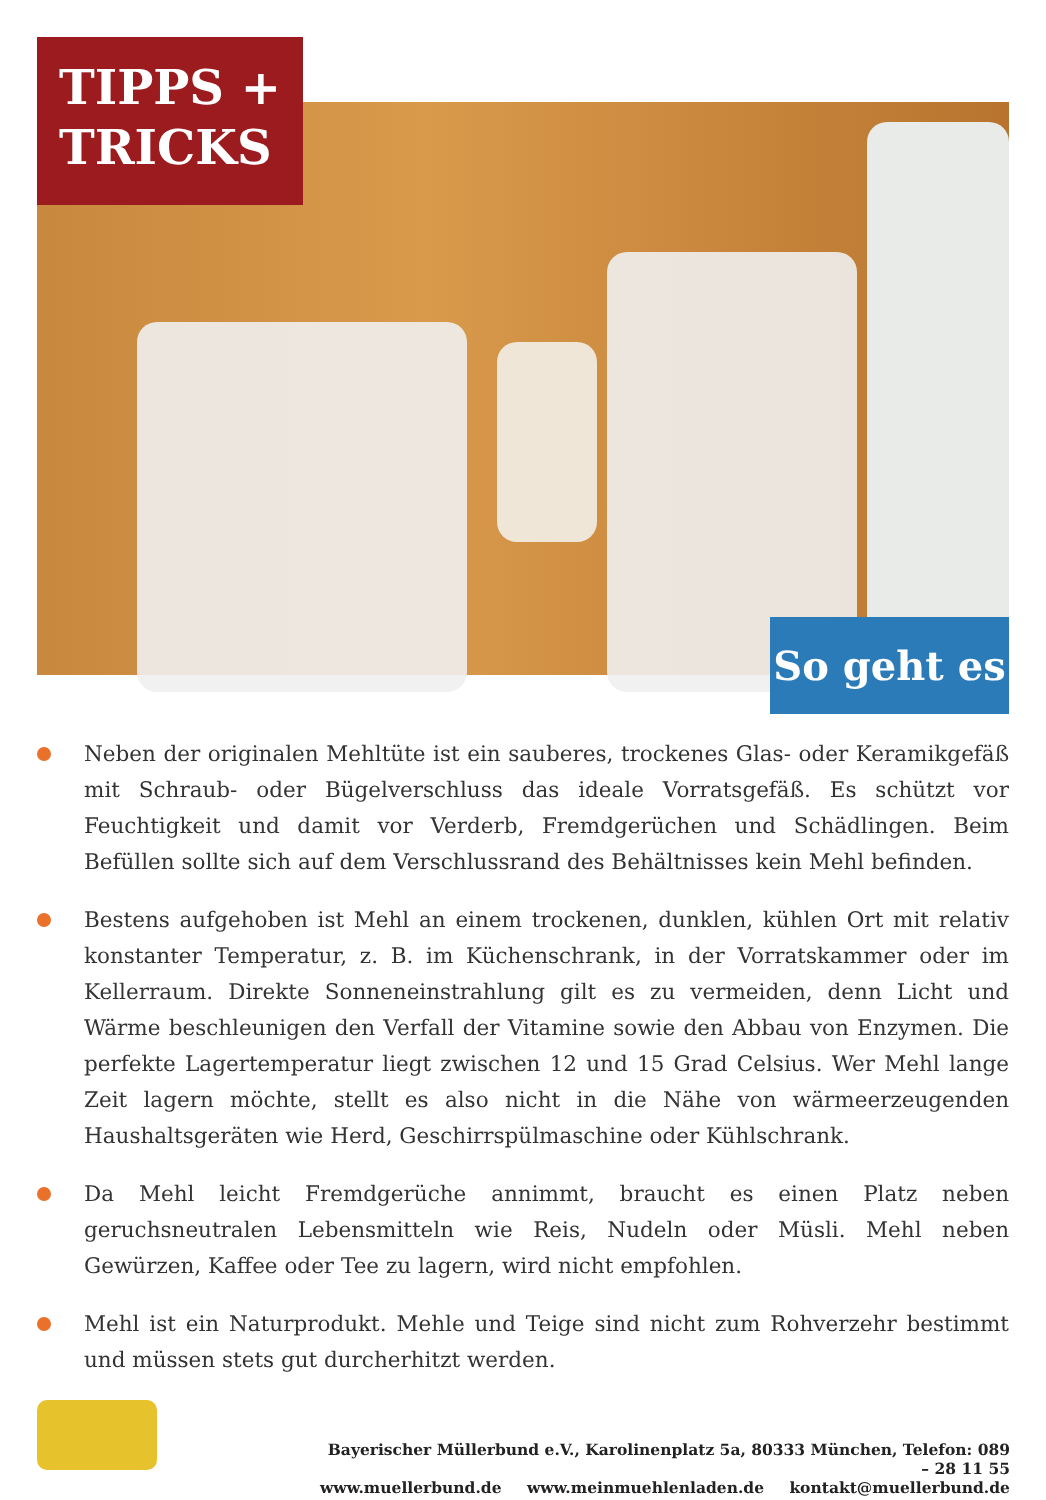TIPPS +
TRICKS
So geht es
Neben der originalen Mehltüte ist ein sauberes, trockenes Glas- oder Keramikgefäß mit Schraub- oder Bügelverschluss das ideale Vorratsgefäß. Es schützt vor Feuchtigkeit und damit vor Verderb, Fremdgerüchen und Schädlingen. Beim Befüllen sollte sich auf dem Verschlussrand des Behältnisses kein Mehl befinden.
Bestens aufgehoben ist Mehl an einem trockenen, dunklen, kühlen Ort mit relativ konstanter Temperatur, z. B. im Küchenschrank, in der Vorratskammer oder im Kellerraum. Direkte Sonneneinstrahlung gilt es zu vermeiden, denn Licht und Wärme beschleunigen den Verfall der Vitamine sowie den Abbau von Enzymen. Die perfekte Lagertemperatur liegt zwischen 12 und 15 Grad Celsius. Wer Mehl lange Zeit lagern möchte, stellt es also nicht in die Nähe von wärmeerzeugenden Haushaltsgeräten wie Herd, Geschirrspülmaschine oder Kühlschrank.
Da Mehl leicht Fremdgerüche annimmt, braucht es einen Platz neben geruchsneutralen Lebensmitteln wie Reis, Nudeln oder Müsli. Mehl neben Gewürzen, Kaffee oder Tee zu lagern, wird nicht empfohlen.
Mehl ist ein Naturprodukt. Mehle und Teige sind nicht zum Rohverzehr bestimmt und müssen stets gut durcherhitzt werden.
Bayerischer Müllerbund e.V., Karolinenplatz 5a, 80333 München, Telefon: 089 – 28 11 55
www.muellerbund.de www.meinmuehlenladen.de kontakt@muellerbund.de